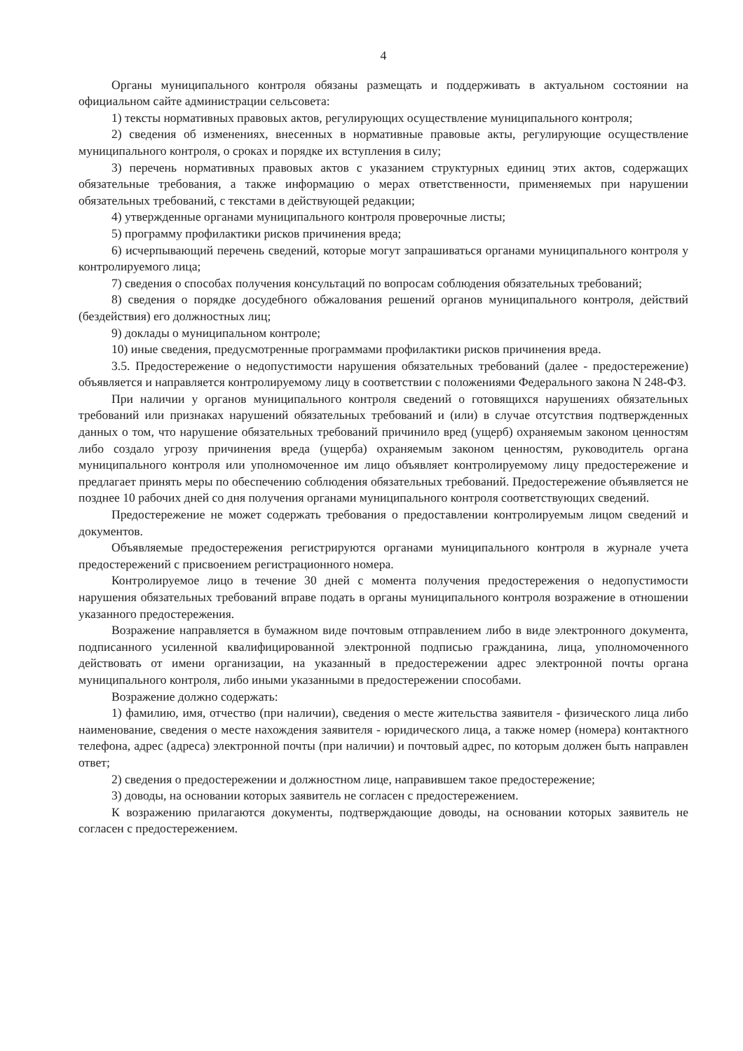4
Органы муниципального контроля обязаны размещать и поддерживать в актуальном состоянии на официальном сайте администрации сельсовета:
1) тексты нормативных правовых актов, регулирующих осуществление муниципального контроля;
2) сведения об изменениях, внесенных в нормативные правовые акты, регулирующие осуществление муниципального контроля, о сроках и порядке их вступления в силу;
3) перечень нормативных правовых актов с указанием структурных единиц этих актов, содержащих обязательные требования, а также информацию о мерах ответственности, применяемых при нарушении обязательных требований, с текстами в действующей редакции;
4) утвержденные органами муниципального контроля проверочные листы;
5) программу профилактики рисков причинения вреда;
6) исчерпывающий перечень сведений, которые могут запрашиваться органами муниципального контроля у контролируемого лица;
7) сведения о способах получения консультаций по вопросам соблюдения обязательных требований;
8) сведения о порядке досудебного обжалования решений органов муниципального контроля, действий (бездействия) его должностных лиц;
9) доклады о муниципальном контроле;
10) иные сведения, предусмотренные программами профилактики рисков причинения вреда.
3.5. Предостережение о недопустимости нарушения обязательных требований (далее - предостережение) объявляется и направляется контролируемому лицу в соответствии с положениями Федерального закона N 248-ФЗ.
При наличии у органов муниципального контроля сведений о готовящихся нарушениях обязательных требований или признаках нарушений обязательных требований и (или) в случае отсутствия подтвержденных данных о том, что нарушение обязательных требований причинило вред (ущерб) охраняемым законом ценностям либо создало угрозу причинения вреда (ущерба) охраняемым законом ценностям, руководитель органа муниципального контроля или уполномоченное им лицо объявляет контролируемому лицу предостережение и предлагает принять меры по обеспечению соблюдения обязательных требований. Предостережение объявляется не позднее 10 рабочих дней со дня получения органами муниципального контроля соответствующих сведений.
Предостережение не может содержать требования о предоставлении контролируемым лицом сведений и документов.
Объявляемые предостережения регистрируются органами муниципального контроля в журнале учета предостережений с присвоением регистрационного номера.
Контролируемое лицо в течение 30 дней с момента получения предостережения о недопустимости нарушения обязательных требований вправе подать в органы муниципального контроля возражение в отношении указанного предостережения.
Возражение направляется в бумажном виде почтовым отправлением либо в виде электронного документа, подписанного усиленной квалифицированной электронной подписью гражданина, лица, уполномоченного действовать от имени организации, на указанный в предостережении адрес электронной почты органа муниципального контроля, либо иными указанными в предостережении способами.
Возражение должно содержать:
1) фамилию, имя, отчество (при наличии), сведения о месте жительства заявителя - физического лица либо наименование, сведения о месте нахождения заявителя - юридического лица, а также номер (номера) контактного телефона, адрес (адреса) электронной почты (при наличии) и почтовый адрес, по которым должен быть направлен ответ;
2) сведения о предостережении и должностном лице, направившем такое предостережение;
3) доводы, на основании которых заявитель не согласен с предостережением.
К возражению прилагаются документы, подтверждающие доводы, на основании которых заявитель не согласен с предостережением.